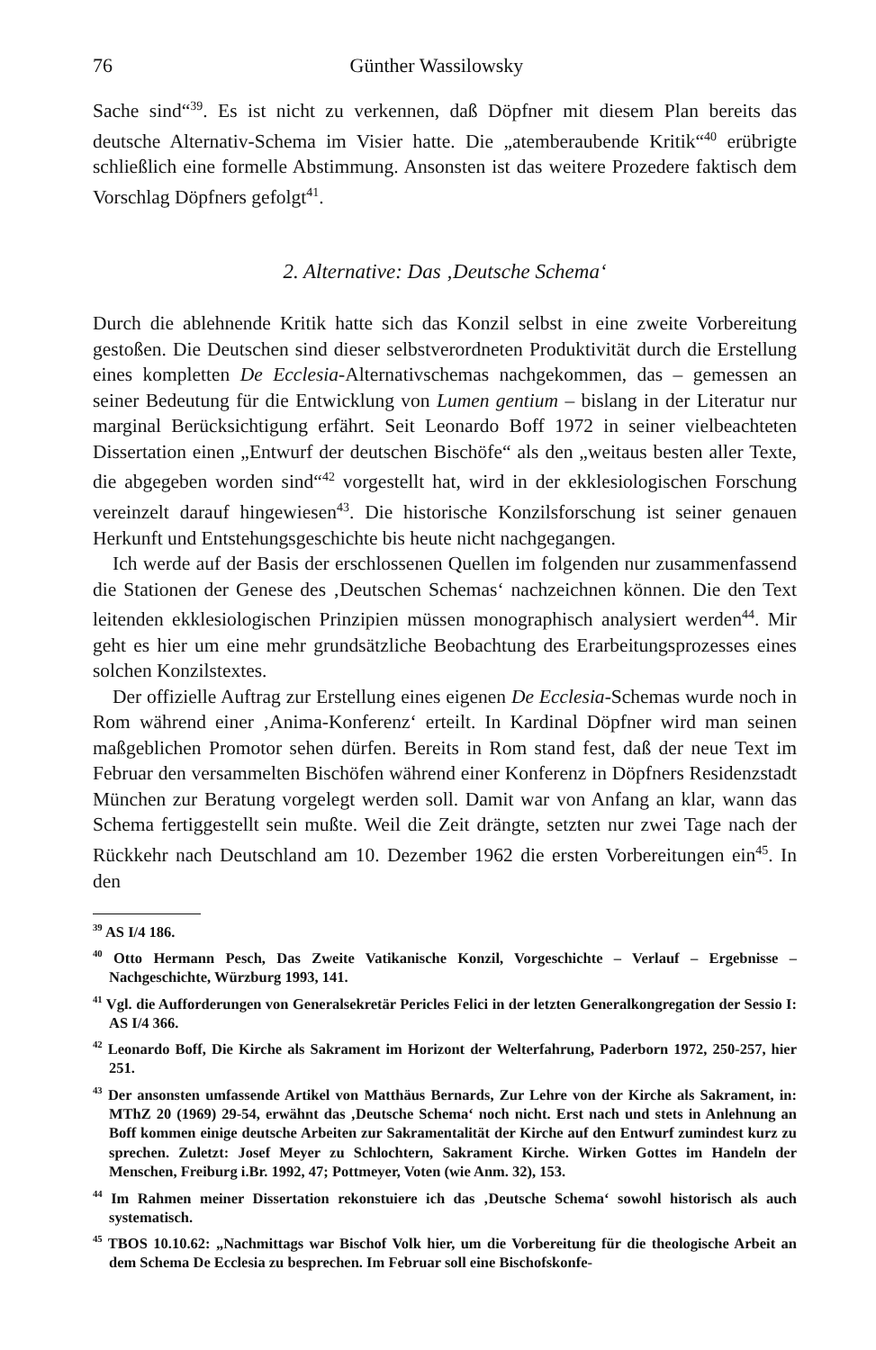76 Günther Wassilowsky
Sache sind“<sup>39</sup>. Es ist nicht zu verkennen, daß Döpfner mit diesem Plan bereits das deutsche Alternativ-Schema im Visier hatte. Die „atemberaubende Kritik“<sup>40</sup> erübrigte schließlich eine formelle Abstimmung. Ansonsten ist das weitere Prozedere faktisch dem Vorschlag Döpfners gefolgt<sup>41</sup>.
2. Alternative: Das ‚Deutsche Schema‘
Durch die ablehnende Kritik hatte sich das Konzil selbst in eine zweite Vorbereitung gestoßen. Die Deutschen sind dieser selbstverordneten Produktivität durch die Erstellung eines kompletten De Ecclesia-Alternativschemas nachgekommen, das – gemessen an seiner Bedeutung für die Entwicklung von Lumen gentium – bislang in der Literatur nur marginal Berücksichtigung erfährt. Seit Leonardo Boff 1972 in seiner vielbeachteten Dissertation einen „Entwurf der deutschen Bischöfe“ als den „weitaus besten aller Texte, die abgegeben worden sind“<sup>42</sup> vorgestellt hat, wird in der ekklesiologischen Forschung vereinzelt darauf hingewiesen<sup>43</sup>. Die historische Konzilsforschung ist seiner genauen Herkunft und Entstehungsgeschichte bis heute nicht nachgegangen.
Ich werde auf der Basis der erschlossenen Quellen im folgenden nur zusammenfassend die Stationen der Genese des ‚Deutschen Schemas‘ nachzeichnen können. Die den Text leitenden ekklesiologischen Prinzipien müssen monographisch analysiert werden<sup>44</sup>. Mir geht es hier um eine mehr grundsätzliche Beobachtung des Erarbeitungsprozesses eines solchen Konzilstextes.
Der offizielle Auftrag zur Erstellung eines eigenen De Ecclesia-Schemas wurde noch in Rom während einer ‚Anima-Konferenz‘ erteilt. In Kardinal Döpfner wird man seinen maßgeblichen Promotor sehen dürfen. Bereits in Rom stand fest, daß der neue Text im Februar den versammelten Bischöfen während einer Konferenz in Döpfners Residenzstadt München zur Beratung vorgelegt werden soll. Damit war von Anfang an klar, wann das Schema fertiggestellt sein mußte. Weil die Zeit drängte, setzten nur zwei Tage nach der Rückkehr nach Deutschland am 10. Dezember 1962 die ersten Vorbereitungen ein<sup>45</sup>. In den
<sup>39</sup> AS I/4 186.
<sup>40</sup> Otto Hermann Pesch, Das Zweite Vatikanische Konzil, Vorgeschichte – Verlauf – Ergebnisse – Nachgeschichte, Würzburg 1993, 141.
<sup>41</sup> Vgl. die Aufforderungen von Generalsekretär Pericles Felici in der letzten Generalkongregation der Sessio I: AS I/4 366.
<sup>42</sup> Leonardo Boff, Die Kirche als Sakrament im Horizont der Welterfahrung, Paderborn 1972, 250-257, hier 251.
<sup>43</sup> Der ansonsten umfassende Artikel von Matthäus Bernards, Zur Lehre von der Kirche als Sakrament, in: MThZ 20 (1969) 29-54, erwähnt das ‚Deutsche Schema‘ noch nicht. Erst nach und stets in Anlehnung an Boff kommen einige deutsche Arbeiten zur Sakramentalität der Kirche auf den Entwurf zumindest kurz zu sprechen. Zuletzt: Josef Meyer zu Schlochtern, Sakrament Kirche. Wirken Gottes im Handeln der Menschen, Freiburg i.Br. 1992, 47; Pottmeyer, Voten (wie Anm. 32), 153.
<sup>44</sup> Im Rahmen meiner Dissertation rekonstuiere ich das ‚Deutsche Schema‘ sowohl historisch als auch systematisch.
<sup>45</sup> TBOS 10.10.62: „Nachmittags war Bischof Volk hier, um die Vorbereitung für die theologische Arbeit an dem Schema De Ecclesia zu besprechen. Im Februar soll eine Bischofskonfe-